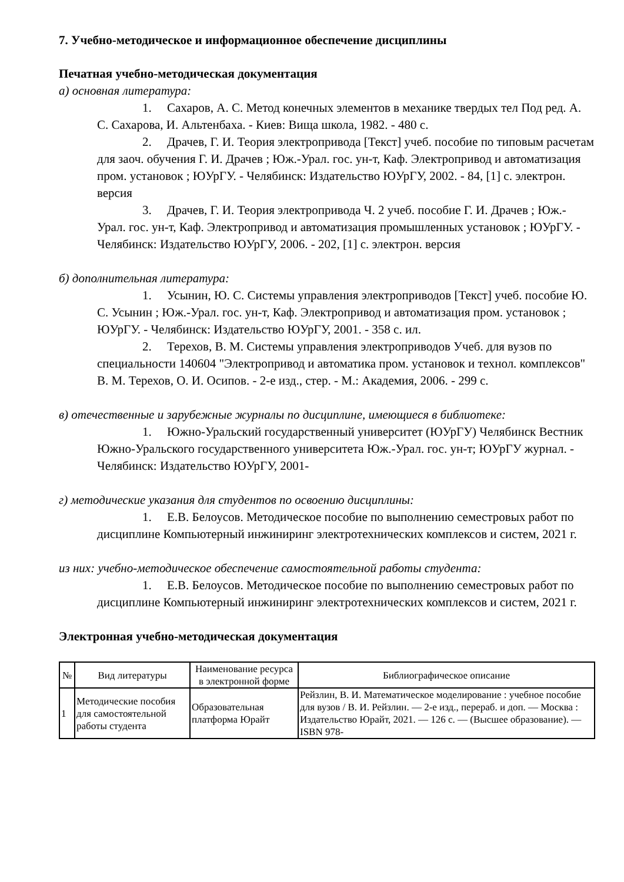7. Учебно-методическое и информационное обеспечение дисциплины
Печатная учебно-методическая документация
а) основная литература:
1. Сахаров, А. С. Метод конечных элементов в механике твердых тел Под ред. А. С. Сахарова, И. Альтенбаха. - Киев: Вища школа, 1982. - 480 с.
2. Драчев, Г. И. Теория электропривода [Текст] учеб. пособие по типовым расчетам для заоч. обучения Г. И. Драчев ; Юж.-Урал. гос. ун-т, Каф. Электропривод и автоматизация пром. установок ; ЮУрГУ. - Челябинск: Издательство ЮУрГУ, 2002. - 84, [1] с. электрон. версия
3. Драчев, Г. И. Теория электропривода Ч. 2 учеб. пособие Г. И. Драчев ; Юж.-Урал. гос. ун-т, Каф. Электропривод и автоматизация промышленных установок ; ЮУрГУ. - Челябинск: Издательство ЮУрГУ, 2006. - 202, [1] с. электрон. версия
б) дополнительная литература:
1. Усынин, Ю. С. Системы управления электроприводов [Текст] учеб. пособие Ю. С. Усынин ; Юж.-Урал. гос. ун-т, Каф. Электропривод и автоматизация пром. установок ; ЮУрГУ. - Челябинск: Издательство ЮУрГУ, 2001. - 358 с. ил.
2. Терехов, В. М. Системы управления электроприводов Учеб. для вузов по специальности 140604 "Электропривод и автоматика пром. установок и технол. комплексов" В. М. Терехов, О. И. Осипов. - 2-е изд., стер. - М.: Академия, 2006. - 299 с.
в) отечественные и зарубежные журналы по дисциплине, имеющиеся в библиотеке:
1. Южно-Уральский государственный университет (ЮУрГУ) Челябинск Вестник Южно-Уральского государственного университета Юж.-Урал. гос. ун-т; ЮУрГУ журнал. - Челябинск: Издательство ЮУрГУ, 2001-
г) методические указания для студентов по освоению дисциплины:
1. Е.В. Белоусов. Методическое пособие по выполнению семестровых работ по дисциплине Компьютерный инжиниринг электротехнических комплексов и систем, 2021 г.
из них: учебно-методическое обеспечение самостоятельной работы студента:
1. Е.В. Белоусов. Методическое пособие по выполнению семестровых работ по дисциплине Компьютерный инжиниринг электротехнических комплексов и систем, 2021 г.
Электронная учебно-методическая документация
| № | Вид литературы | Наименование ресурса в электронной форме | Библиографическое описание |
| --- | --- | --- | --- |
| 1 | Методические пособия для самостоятельной работы студента | Образовательная платформа Юрайт | Рейзлин, В. И. Математическое моделирование : учебное пособие для вузов / В. И. Рейзлин. — 2-е изд., перераб. и доп. — Москва : Издательство Юрайт, 2021. — 126 с. — (Высшее образование). — ISBN 978- |